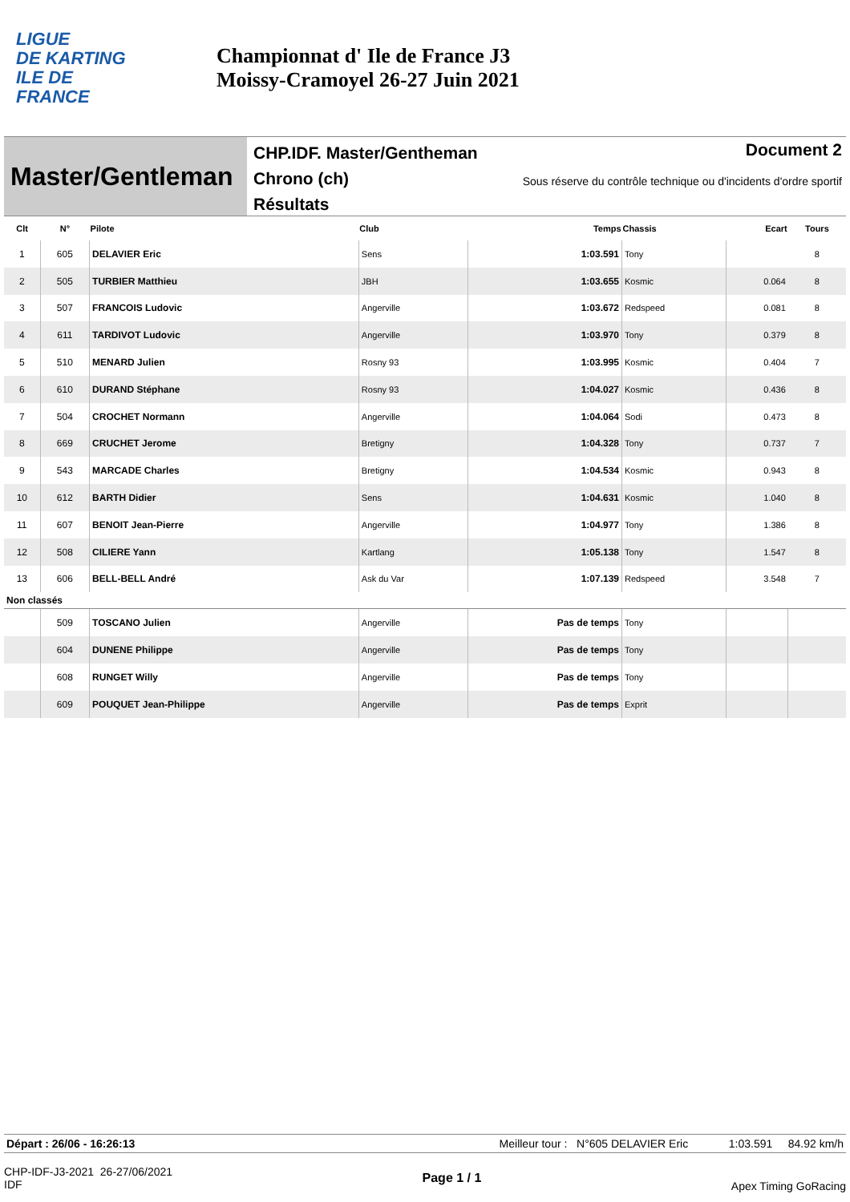LIGUE
DE KARTING
ILE DE
FRANCE
Championnat d' Ile de France J3
Moissy-Cramoyel 26-27 Juin 2021
Master/Gentleman
CHP.IDF. Master/Gentheman
Chrono (ch)
Résultats
Document 2
Sous réserve du contrôle technique ou d'incidents d'ordre sportif
| Clt | N° | Pilote | Club | Temps | Chassis | Ecart | Tours |
| --- | --- | --- | --- | --- | --- | --- | --- |
| 1 | 605 | DELAVIER Eric | Sens | 1:03.591 | Tony | | 8 |
| 2 | 505 | TURBIER Matthieu | JBH | 1:03.655 | Kosmic | 0.064 | 8 |
| 3 | 507 | FRANCOIS Ludovic | Angerville | 1:03.672 | Redspeed | 0.081 | 8 |
| 4 | 611 | TARDIVOT Ludovic | Angerville | 1:03.970 | Tony | 0.379 | 8 |
| 5 | 510 | MENARD Julien | Rosny 93 | 1:03.995 | Kosmic | 0.404 | 7 |
| 6 | 610 | DURAND Stéphane | Rosny 93 | 1:04.027 | Kosmic | 0.436 | 8 |
| 7 | 504 | CROCHET Normann | Angerville | 1:04.064 | Sodi | 0.473 | 8 |
| 8 | 669 | CRUCHET Jerome | Bretigny | 1:04.328 | Tony | 0.737 | 7 |
| 9 | 543 | MARCADE Charles | Bretigny | 1:04.534 | Kosmic | 0.943 | 8 |
| 10 | 612 | BARTH Didier | Sens | 1:04.631 | Kosmic | 1.040 | 8 |
| 11 | 607 | BENOIT Jean-Pierre | Angerville | 1:04.977 | Tony | 1.386 | 8 |
| 12 | 508 | CILIERE Yann | Kartlang | 1:05.138 | Tony | 1.547 | 8 |
| 13 | 606 | BELL-BELL André | Ask du Var | 1:07.139 | Redspeed | 3.548 | 7 |
| Non classés | | | | | | | |
| | 509 | TOSCANO Julien | Angerville | Pas de temps | Tony | | |
| | 604 | DUNENE Philippe | Angerville | Pas de temps | Tony | | |
| | 608 | RUNGET Willy | Angerville | Pas de temps | Tony | | |
| | 609 | POUQUET Jean-Philippe | Angerville | Pas de temps | Exprit | | |
Départ : 26/06 - 16:26:13 Meilleur tour : N°605 DELAVIER Eric 1:03.591 84.92 km/h
CHP-IDF-J3-2021 26-27/06/2021
IDF Page 1 / 1 Apex Timing GoRacing